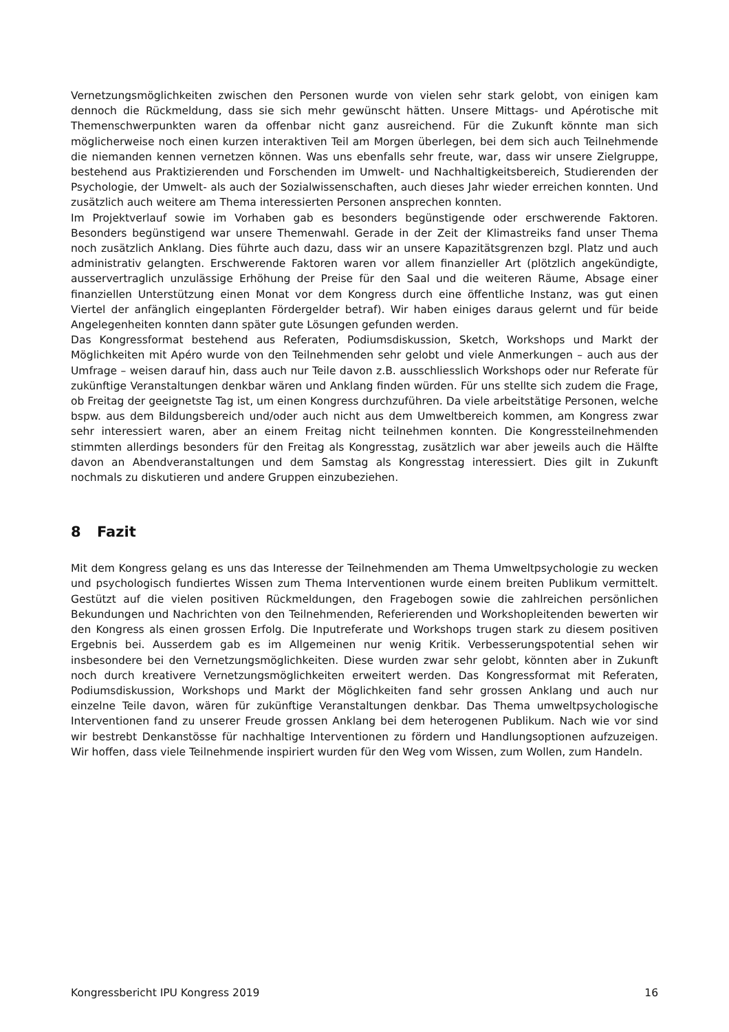Vernetzungsmöglichkeiten zwischen den Personen wurde von vielen sehr stark gelobt, von einigen kam dennoch die Rückmeldung, dass sie sich mehr gewünscht hätten. Unsere Mittags- und Apérotische mit Themenschwerpunkten waren da offenbar nicht ganz ausreichend. Für die Zukunft könnte man sich möglicherweise noch einen kurzen interaktiven Teil am Morgen überlegen, bei dem sich auch Teilnehmende die niemanden kennen vernetzen können. Was uns ebenfalls sehr freute, war, dass wir unsere Zielgruppe, bestehend aus Praktizierenden und Forschenden im Umwelt- und Nachhaltigkeitsbereich, Studierenden der Psychologie, der Umwelt- als auch der Sozialwissenschaften, auch dieses Jahr wieder erreichen konnten. Und zusätzlich auch weitere am Thema interessierten Personen ansprechen konnten.
Im Projektverlauf sowie im Vorhaben gab es besonders begünstigende oder erschwerende Faktoren. Besonders begünstigend war unsere Themenwahl. Gerade in der Zeit der Klimastreiks fand unser Thema noch zusätzlich Anklang. Dies führte auch dazu, dass wir an unsere Kapazitätsgrenzen bzgl. Platz und auch administrativ gelangten. Erschwerende Faktoren waren vor allem finanzieller Art (plötzlich angekündigte, ausservertraglich unzulässige Erhöhung der Preise für den Saal und die weiteren Räume, Absage einer finanziellen Unterstützung einen Monat vor dem Kongress durch eine öffentliche Instanz, was gut einen Viertel der anfänglich eingeplanten Fördergelder betraf). Wir haben einiges daraus gelernt und für beide Angelegenheiten konnten dann später gute Lösungen gefunden werden.
Das Kongressformat bestehend aus Referaten, Podiumsdiskussion, Sketch, Workshops und Markt der Möglichkeiten mit Apéro wurde von den Teilnehmenden sehr gelobt und viele Anmerkungen – auch aus der Umfrage – weisen darauf hin, dass auch nur Teile davon z.B. ausschliesslich Workshops oder nur Referate für zukünftige Veranstaltungen denkbar wären und Anklang finden würden. Für uns stellte sich zudem die Frage, ob Freitag der geeignetste Tag ist, um einen Kongress durchzuführen. Da viele arbeitstätige Personen, welche bspw. aus dem Bildungsbereich und/oder auch nicht aus dem Umweltbereich kommen, am Kongress zwar sehr interessiert waren, aber an einem Freitag nicht teilnehmen konnten. Die Kongressteilnehmenden stimmten allerdings besonders für den Freitag als Kongresstag, zusätzlich war aber jeweils auch die Hälfte davon an Abendveranstaltungen und dem Samstag als Kongresstag interessiert. Dies gilt in Zukunft nochmals zu diskutieren und andere Gruppen einzubeziehen.
8 Fazit
Mit dem Kongress gelang es uns das Interesse der Teilnehmenden am Thema Umweltpsychologie zu wecken und psychologisch fundiertes Wissen zum Thema Interventionen wurde einem breiten Publikum vermittelt. Gestützt auf die vielen positiven Rückmeldungen, den Fragebogen sowie die zahlreichen persönlichen Bekundungen und Nachrichten von den Teilnehmenden, Referierenden und Workshopleitenden bewerten wir den Kongress als einen grossen Erfolg. Die Inputreferate und Workshops trugen stark zu diesem positiven Ergebnis bei. Ausserdem gab es im Allgemeinen nur wenig Kritik. Verbesserungspotential sehen wir insbesondere bei den Vernetzungsmöglichkeiten. Diese wurden zwar sehr gelobt, könnten aber in Zukunft noch durch kreativere Vernetzungsmöglichkeiten erweitert werden. Das Kongressformat mit Referaten, Podiumsdiskussion, Workshops und Markt der Möglichkeiten fand sehr grossen Anklang und auch nur einzelne Teile davon, wären für zukünftige Veranstaltungen denkbar. Das Thema umweltpsychologische Interventionen fand zu unserer Freude grossen Anklang bei dem heterogenen Publikum. Nach wie vor sind wir bestrebt Denkanstösse für nachhaltige Interventionen zu fördern und Handlungsoptionen aufzuzeigen. Wir hoffen, dass viele Teilnehmende inspiriert wurden für den Weg vom Wissen, zum Wollen, zum Handeln.
Kongressbericht IPU Kongress 2019 16